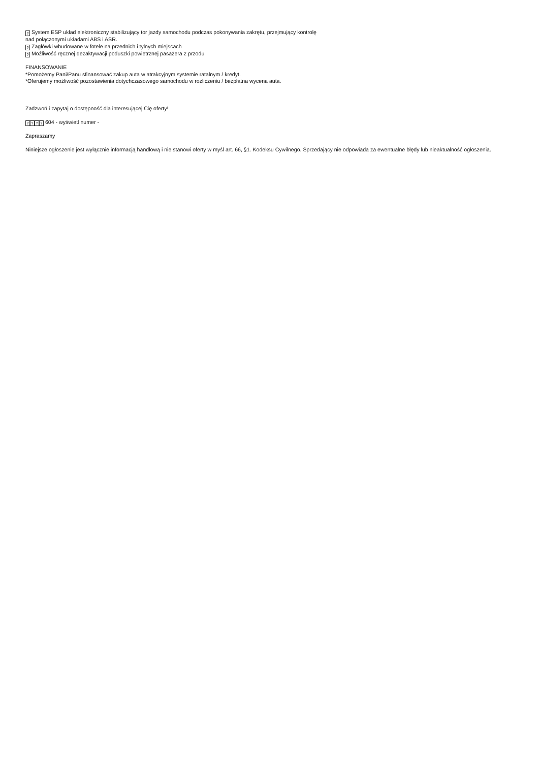? System ESP układ elektroniczny stabilizujący tor jazdy samochodu podczas pokonywania zakrętu, przejmujący kontrolę
nad połączonymi układami ABS i ASR.
? Zagłówki wbudowane w fotele na przednich i tylnych miejscach
? Możliwość ręcznej dezaktywacji poduszki powietrznej pasażera z przodu
FINANSOWANIE
*Pomożemy Pani/Panu sfinansować zakup auta w atrakcyjnym systemie ratalnym / kredyt.
*Oferujemy możliwość pozostawienia dotychczasowego samochodu w rozliczeniu / bezpłatna wycena auta.
Zadzwoń i zapytaj o dostępność dla interesującej Cię oferty!
???? 604 - wyświetl numer -
Zapraszamy
Niniejsze ogłoszenie jest wyłącznie informacją handlową i nie stanowi oferty w myśl art. 66, §1. Kodeksu Cywilnego. Sprzedający nie odpowiada za ewentualne błędy lub nieaktualność ogłoszenia.